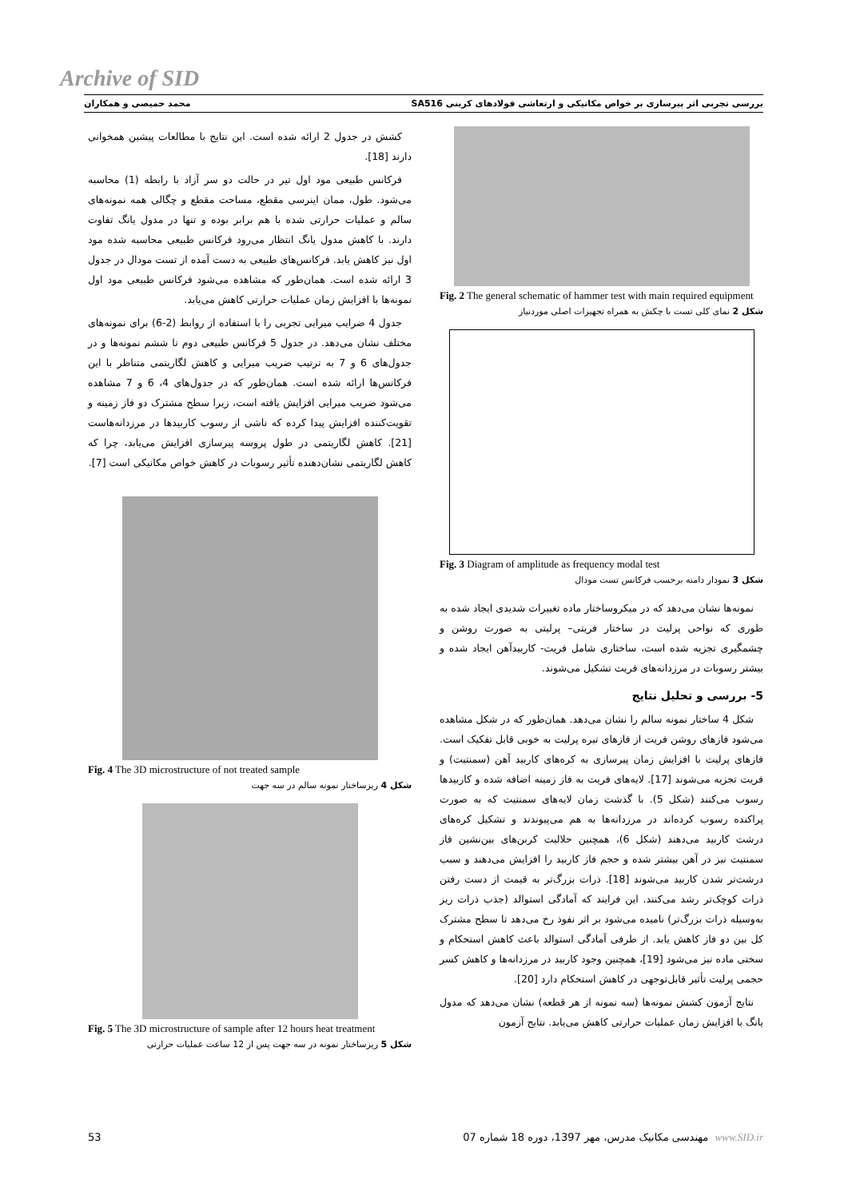Archive of SID
بررسی تجربی اثر پیرسازی بر خواص مکانیکی و ارتعاشی فولادهای کربنی SA516 محمد حمیصی و همکاران
Fig. 2 The general schematic of hammer test with main required equipment
شکل 2 نمای کلی تست با چکش به همراه تجهیزات اصلی موردنیاز
Fig. 3 Diagram of amplitude as frequency modal test
شکل 3 نمودار دامنه برحسب فرکانس تست مودال
نمونه‌ها نشان می‌دهد که در میکروساختار ماده تغییرات شدیدی ایجاد شده به طوری که نواحی پرلیت در ساختار فریتی– پرلیتی به صورت روشن و چشمگیری تجزیه شده است، ساختاری شامل فریت- کاربیدآهن ایجاد شده و بیشتر رسوبات در مرزدانه‌های فریت تشکیل می‌شوند.
5- بررسی و تحلیل نتایج
شکل 4 ساختار نمونه سالم را نشان می‌دهد. همان‌طور که در شکل مشاهده می‌شود فازهای روشن فریت از فازهای تیره پرلیت به خوبی قابل تفکیک است. فازهای پرلیت با افزایش زمان پیرسازی به کره‌های کاربید آهن (سمنتیت) و فریت تجزیه می‌شوند [17]. لایه‌های فریت به فاز زمینه اضافه شده و کاربیدها رسوب می‌کنند (شکل 5). با گذشت زمان لایه‌های سمنتیت که به صورت پراکنده رسوب کرده‌اند در مرزدانه‌ها به هم می‌پیوندند و تشکیل کره‌های درشت کاربید می‌دهند (شکل 6)، همچنین حلالیت کربن‌های بین‌نشین فاز سمنتیت نیز در آهن بیشتر شده و حجم فاز کاربید را افزایش می‌دهند و سبب درشت‌تر شدن کاربید می‌شوند [18]. ذرات بزرگ‌تر به قیمت از دست رفتن ذرات کوچک‌تر رشد می‌کنند. این فرایند که آمادگی استوالد (جذب ذرات ریز به‌وسیله ذرات بزرگ‌تر) نامیده می‌شود بر اثر نفوذ رخ می‌دهد تا سطح مشترک کل بین دو فاز کاهش یابد. از طرفی آمادگی استوالد باعث کاهش استحکام و سختی ماده نیز می‌شود [19]، همچنین وجود کاربید در مرزدانه‌ها و کاهش کسر حجمی پرلیت تأثیر قابل‌توجهی در کاهش استحکام دارد [20].
نتایج آزمون کشش نمونه‌ها (سه نمونه از هر قطعه) نشان می‌دهد که مدول یانگ با افزایش زمان عملیات حرارتی کاهش می‌یابد. نتایج آزمون
کشش در جدول 2 ارائه شده است. این نتایج با مطالعات پیشین همخوانی دارند [18].
فرکانس طبیعی مود اول تیر در حالت دو سر آزاد با رابطه (1) محاسبه می‌شود. طول، ممان اینرسی مقطع، مساحت مقطع و چگالی همه نمونه‌های سالم و عملیات حرارتی شده با هم برابر بوده و تنها در مدول یانگ تفاوت دارند. با کاهش مدول یانگ انتظار می‌رود فرکانس طبیعی محاسبه شده مود اول نیز کاهش یابد. فرکانس‌های طبیعی به دست آمده از تست مودال در جدول 3 ارائه شده است. همان‌طور که مشاهده می‌شود فرکانس طبیعی مود اول نمونه‌ها با افزایش زمان عملیات حرارتی کاهش می‌یابد.
جدول 4 ضرایب میرایی تجربی را با استفاده از روابط (2-6) برای نمونه‌های مختلف نشان می‌دهد. در جدول 5 فرکانس طبیعی دوم تا ششم نمونه‌ها و در جدول‌های 6 و 7 به ترتیب ضریب میرایی و کاهش لگاریتمی متناظر با این فرکانس‌ها ارائه شده است. همان‌طور که در جدول‌های 4، 6 و 7 مشاهده می‌شود ضریب میرایی افزایش یافته است، زیرا سطح مشترک دو فاز زمینه و تقویت‌کننده افزایش پیدا کرده که ناشی از رسوب کاربیدها در مرزدانه‌هاست [21]. کاهش لگاریتمی در طول پروسه پیرسازی افزایش می‌یابد، چرا که کاهش لگاریتمی نشان‌دهنده تأثیر رسوبات در کاهش خواص مکانیکی است [7].
Fig. 4 The 3D microstructure of not treated sample
شکل 4 ریزساختار نمونه سالم در سه جهت
Fig. 5 The 3D microstructure of sample after 12 hours heat treatment
شکل 5 ریزساختار نمونه در سه جهت پس از 12 ساعت عملیات حرارتی
53 مهندسی مکانیک مدرس، مهر 1397، دوره 18 شماره 07 www.SID.ir